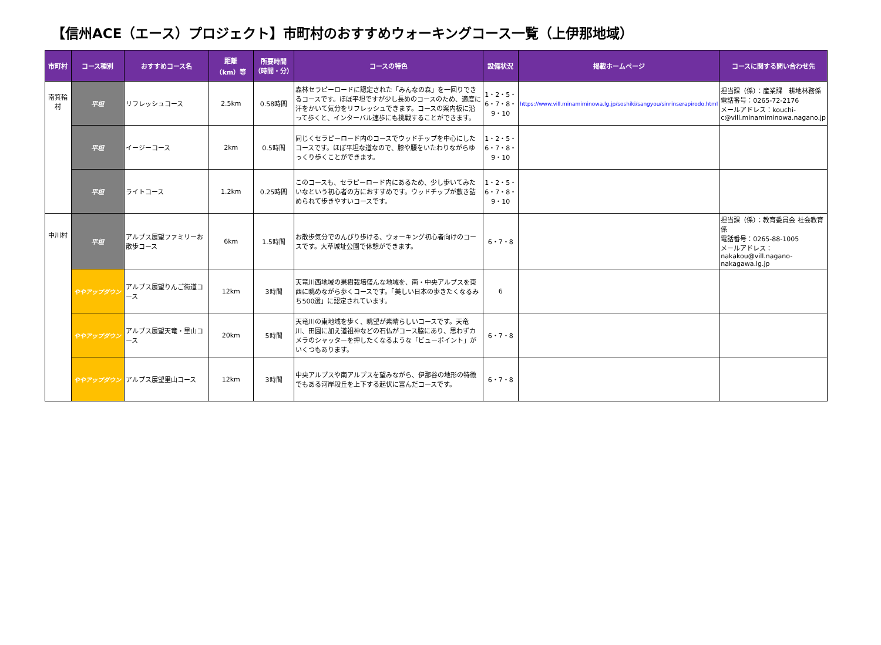【信州ACE（エース）プロジェクト】市町村のおすすめウォーキングコース一覧（上伊那地域）
| 市町村 | コース種別 | おすすめコース名 | 距離 （km）等 | 所要時間 （時間・分） | コースの特色 | 設備状況 | 掲載ホームページ | コースに関する問い合わせ先 |
| --- | --- | --- | --- | --- | --- | --- | --- | --- |
| 南箕輪村 | 平坦 | リフレッシュコース | 2.5km | 0.58時間 | 森林セラピーロードに認定された「みんなの森」を一回りできるコースです。ほぼ平坦ですが少し長めのコースのため、適度に汗をかいて気分をリフレッシュできます。コースの案内板に沿って歩くと、インターバル速歩にも挑戦することができます。 | 1・2・5・6・7・8・9・10 | https://www.vill.minamiminowa.lg.jp/soshiki/sangyou/sinrinserapirodo.html | 担当課（係）：産業課 耕地林務係 電話番号：0265-72-2176 メールアドレス：kouchi-c@vill.minamiminowa.nagano.jp |
| | 平坦 | イージーコース | 2km | 0.5時間 | 同じくセラピーロード内のコースでウッドチップを中心にしたコースです。ほぼ平坦な道なので、膝や腰をいたわりながらゆっくり歩くことができます。 | 1・2・5・6・7・8・9・10 | | |
| | 平坦 | ライトコース | 1.2km | 0.25時間 | このコースも、セラピーロード内にあるため、少し歩いてみたいなという初心者の方におすすめです。ウッドチップが敷き詰められて歩きやすいコースです。 | 1・2・5・6・7・8・9・10 | | |
| 中川村 | 平坦 | アルプス展望ファミリーお散歩コース | 6km | 1.5時間 | お散歩気分でのんびり歩ける、ウォーキング初心者向けのコースです。大草城址公園で休憩ができます。 | 6・7・8 | | 担当課（係）：教育委員会 社会教育係 電話番号：0265-88-1005 メールアドレス：nakakou@vill.nagano-nakagawa.lg.jp |
| | ややアップダウン | アルプス展望りんご街道コース | 12km | 3時間 | 天竜川西地域の果樹栽培盛んな地域を、南・中央アルプスを東西に眺めながら歩くコースです。「美しい日本の歩きたくなるみち500選」に認定されています。 | 6 | | |
| | ややアップダウン | アルプス展望天竜・里山コース | 20km | 5時間 | 天竜川の東地域を歩く、眺望が素晴らしいコースです。天竜川、田園に加え道祖神などの石仏がコース脇にあり、思わずカメラのシャッターを押したくなるような「ビューポイント」がいくつもあります。 | 6・7・8 | | |
| | ややアップダウン | アルプス展望里山コース | 12km | 3時間 | 中央アルプスや南アルプスを望みながら、伊那谷の地形の特徴でもある河岸段丘を上下する起伏に富んだコースです。 | 6・7・8 | | |